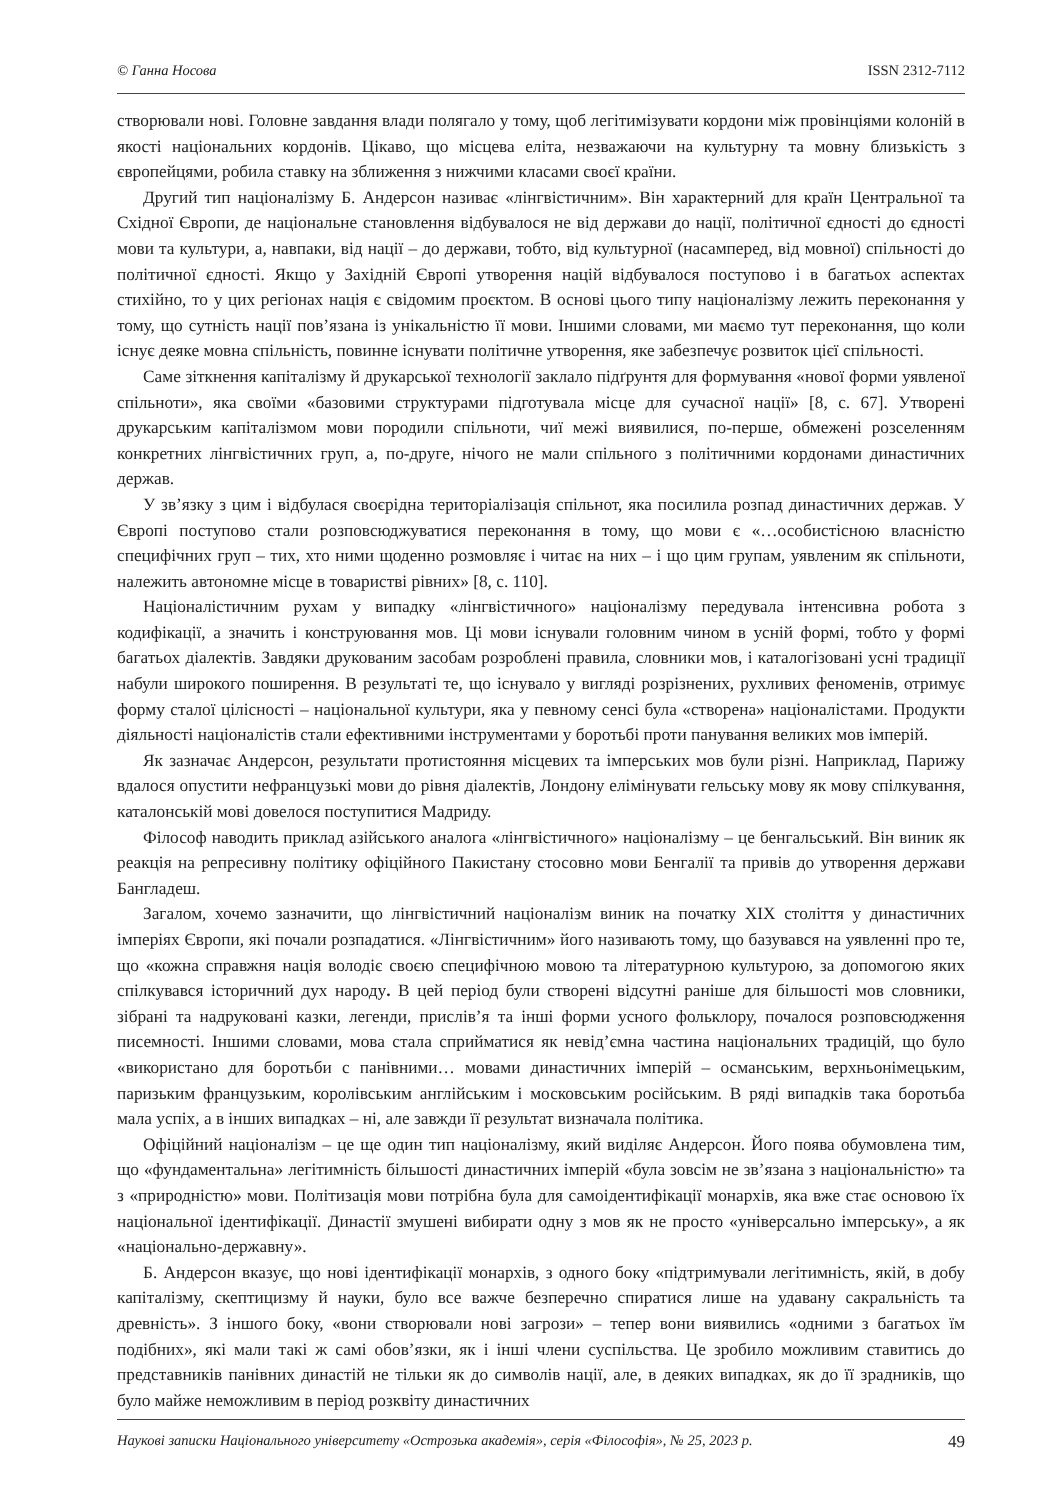© Ганна Носова ISSN 2312-7112
створювали нові. Головне завдання влади полягало у тому, щоб легітимізувати кордони між провінціями колоній в якості національних кордонів. Цікаво, що місцева еліта, незважаючи на культурну та мовну близькість з європейцями, робила ставку на зближення з нижчими класами своєї країни.
Другий тип націоналізму Б. Андерсон називає «лінгвістичним». Він характерний для країн Центральної та Східної Європи, де національне становлення відбувалося не від держави до нації, політичної єдності до єдності мови та культури, а, навпаки, від нації – до держави, тобто, від культурної (насамперед, від мовної) спільності до політичної єдності. Якщо у Західній Європі утворення націй відбувалося поступово і в багатьох аспектах стихійно, то у цих регіонах нація є свідомим проєктом. В основі цього типу націоналізму лежить переконання у тому, що сутність нації пов’язана із унікальністю її мови. Іншими словами, ми маємо тут переконання, що коли існує деяке мовна спільність, повинне існувати політичне утворення, яке забезпечує розвиток цієї спільності.
Саме зіткнення капіталізму й друкарської технології заклало підґрунтя для формування «нової форми уявленої спільноти», яка своїми «базовими структурами підготувала місце для сучасної нації» [8, с. 67]. Утворені друкарським капіталізмом мови породили спільноти, чиї межі виявилися, по-перше, обмежені розселенням конкретних лінгвістичних груп, а, по-друге, нічого не мали спільного з політичними кордонами династичних держав.
У зв’язку з цим і відбулася своєрідна територіалізація спільнот, яка посилила розпад династичних держав. У Європі поступово стали розповсюджуватися переконання в тому, що мови є «…особистісною власністю специфічних груп – тих, хто ними щоденно розмовляє і читає на них – і що цим групам, уявленим як спільноти, належить автономне місце в товаристві рівних» [8, с. 110].
Націоналістичним рухам у випадку «лінгвістичного» націоналізму передувала інтенсивна робота з кодифікації, а значить і конструювання мов. Ці мови існували головним чином в усній формі, тобто у формі багатьох діалектів. Завдяки друкованим засобам розроблені правила, словники мов, і каталогізовані усні традиції набули широкого поширення. В результаті те, що існувало у вигляді розрізнених, рухливих феноменів, отримує форму сталої цілісності – національної культури, яка у певному сенсі була «створена» націоналістами. Продукти діяльності націоналістів стали ефективними інструментами у боротьбі проти панування великих мов імперій.
Як зазначає Андерсон, результати протистояння місцевих та імперських мов були різні. Наприклад, Парижу вдалося опустити нефранцузькі мови до рівня діалектів, Лондону елімінувати гельську мову як мову спілкування, каталонській мові довелося поступитися Мадриду.
Філософ наводить приклад азійського аналога «лінгвістичного» націоналізму – це бенгальський. Він виник як реакція на репресивну політику офіційного Пакистану стосовно мови Бенгалії та привів до утворення держави Бангладеш.
Загалом, хочемо зазначити, що лінгвістичний націоналізм виник на початку XIX століття у династичних імперіях Європи, які почали розпадатися. «Лінгвістичним» його називають тому, що базувався на уявленні про те, що «кожна справжня нація володіє своєю специфічною мовою та літературною культурою, за допомогою яких спілкувався історичний дух народу. В цей період були створені відсутні раніше для більшості мов словники, зібрані та надруковані казки, легенди, прислів’я та інші форми усного фольклору, почалося розповсюдження писемності. Іншими словами, мова стала сприйматися як невід’ємна частина національних традицій, що було «використано для боротьби с панівними… мовами династичних імперій – османським, верхньонімецьким, паризьким французьким, королівським англійським і московським російським. В ряді випадків така боротьба мала успіх, а в інших випадках – ні, але завжди її результат визначала політика.
Офіційний націоналізм – це ще один тип націоналізму, який виділяє Андерсон. Його поява обумовлена тим, що «фундаментальна» легітимність більшості династичних імперій «була зовсім не зв’язана з національністю» та з «природністю» мови. Політизація мови потрібна була для самоідентифікації монархів, яка вже стає основою їх національної ідентифікації. Династії змушені вибирати одну з мов як не просто «універсально імперську», а як «національно-державну».
Б. Андерсон вказує, що нові ідентифікації монархів, з одного боку «підтримували легітимність, якій, в добу капіталізму, скептицизму й науки, було все важче безперечно спиратися лише на удавану сакральність та древність». З іншого боку, «вони створювали нові загрози» – тепер вони виявились «одними з багатьох їм подібних», які мали такі ж самі обов’язки, як і інші члени суспільства. Це зробило можливим ставитись до представників панівних династій не тільки як до символів нації, але, в деяких випадках, як до її зрадників, що було майже неможливим в період розквіту династичних
Наукові записки Національного університету «Острозька академія», серія «Філософія», № 25, 2023 р. 49